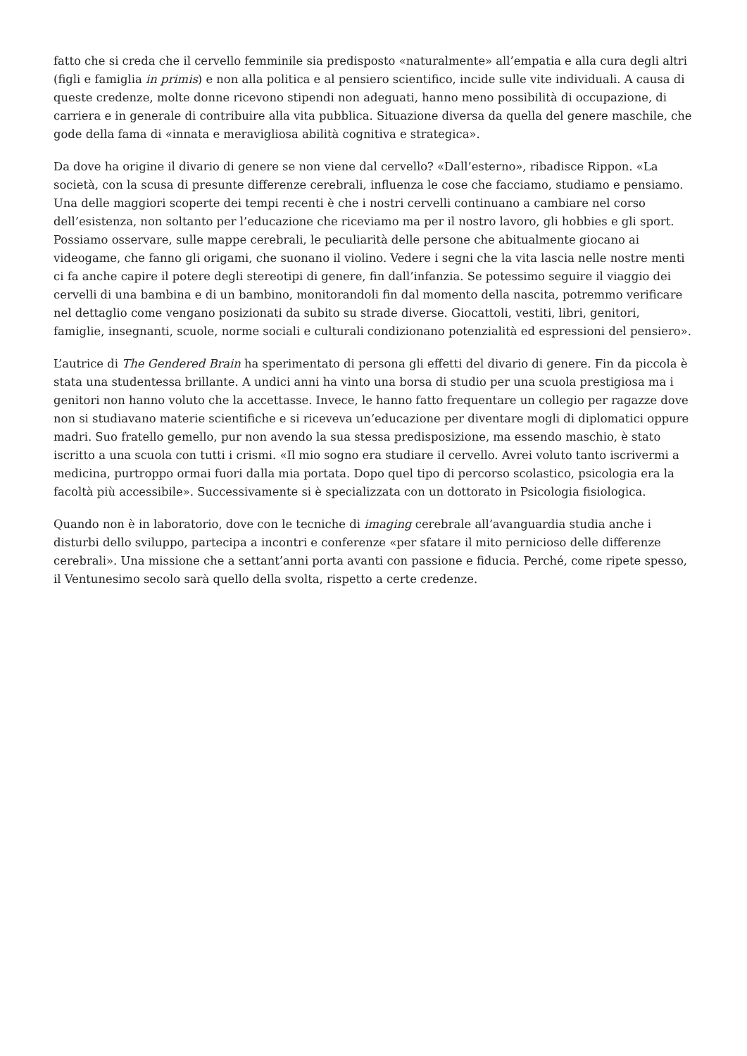fatto che si creda che il cervello femminile sia predisposto «naturalmente» all’empatia e alla cura degli altri (figli e famiglia in primis) e non alla politica e al pensiero scientifico, incide sulle vite individuali. A causa di queste credenze, molte donne ricevono stipendi non adeguati, hanno meno possibilità di occupazione, di carriera e in generale di contribuire alla vita pubblica. Situazione diversa da quella del genere maschile, che gode della fama di «innata e meravigliosa abilità cognitiva e strategica».
Da dove ha origine il divario di genere se non viene dal cervello? «Dall’esterno», ribadisce Rippon. «La società, con la scusa di presunte differenze cerebrali, influenza le cose che facciamo, studiamo e pensiamo. Una delle maggiori scoperte dei tempi recenti è che i nostri cervelli continuano a cambiare nel corso dell’esistenza, non soltanto per l’educazione che riceviamo ma per il nostro lavoro, gli hobbies e gli sport. Possiamo osservare, sulle mappe cerebrali, le peculiarità delle persone che abitualmente giocano ai videogame, che fanno gli origami, che suonano il violino. Vedere i segni che la vita lascia nelle nostre menti ci fa anche capire il potere degli stereotipi di genere, fin dall’infanzia. Se potessimo seguire il viaggio dei cervelli di una bambina e di un bambino, monitorandoli fin dal momento della nascita, potremmo verificare nel dettaglio come vengano posizionati da subito su strade diverse. Giocattoli, vestiti, libri, genitori, famiglie, insegnanti, scuole, norme sociali e culturali condizionano potenzialità ed espressioni del pensiero».
L’autrice di The Gendered Brain ha sperimentato di persona gli effetti del divario di genere. Fin da piccola è stata una studentessa brillante. A undici anni ha vinto una borsa di studio per una scuola prestigiosa ma i genitori non hanno voluto che la accettasse. Invece, le hanno fatto frequentare un collegio per ragazze dove non si studiavano materie scientifiche e si riceveva un’educazione per diventare mogli di diplomatici oppure madri. Suo fratello gemello, pur non avendo la sua stessa predisposizione, ma essendo maschio, è stato iscritto a una scuola con tutti i crismi. «Il mio sogno era studiare il cervello. Avrei voluto tanto iscrivermi a medicina, purtroppo ormai fuori dalla mia portata. Dopo quel tipo di percorso scolastico, psicologia era la facoltà più accessibile». Successivamente si è specializzata con un dottorato in Psicologia fisiologica.
Quando non è in laboratorio, dove con le tecniche di imaging cerebrale all’avanguardia studia anche i disturbi dello sviluppo, partecipa a incontri e conferenze «per sfatare il mito pernicioso delle differenze cerebrali». Una missione che a settant’anni porta avanti con passione e fiducia. Perché, come ripete spesso, il Ventunesimo secolo sarà quello della svolta, rispetto a certe credenze.